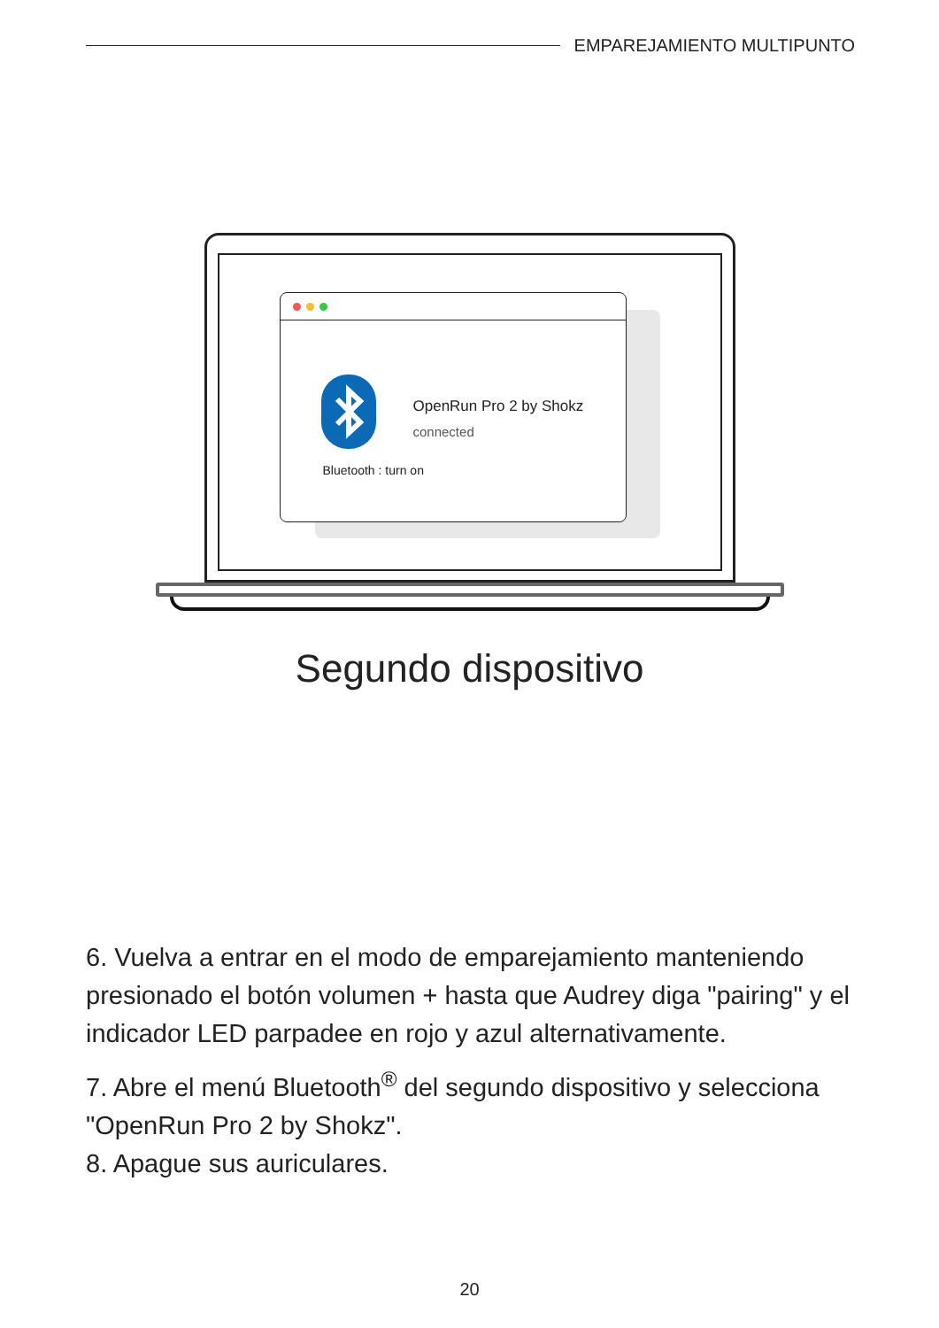EMPAREJAMIENTO MULTIPUNTO
OpenRun Pro 2 by Shokz
connected
Bluetooth : turn on
Segundo dispositivo
6. Vuelva a entrar en el modo de emparejamiento manteniendo presionado el botón volumen + hasta que Audrey diga "pairing" y el indicador LED parpadee en rojo y azul alternativamente.
7. Abre el menú Bluetooth<sup>®</sup> del segundo dispositivo y selecciona "OpenRun Pro 2 by Shokz".
8. Apague sus auriculares.
20